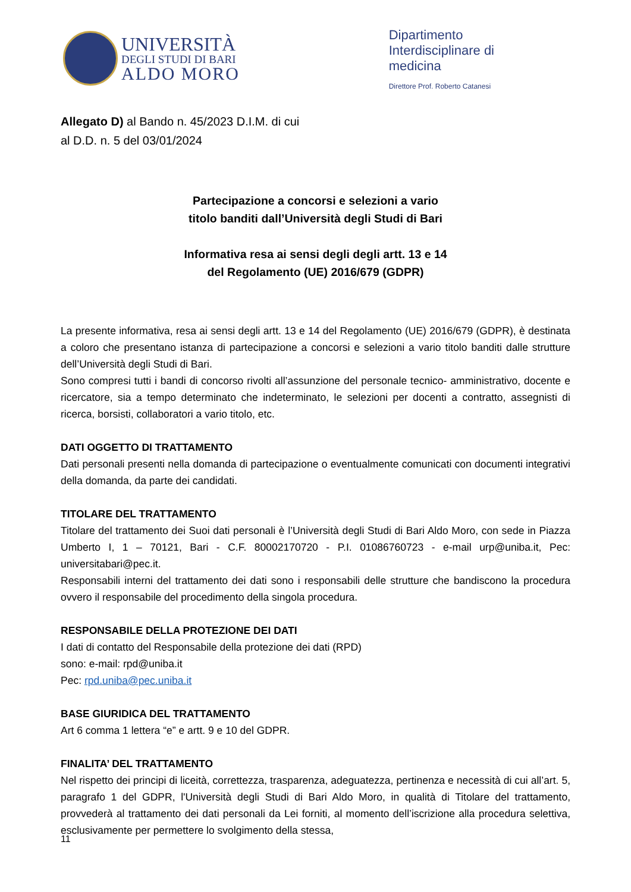UNIVERSITÀ
DEGLI STUDI DI BARI
ALDO MORO
Dipartimento
Interdisciplinare di
medicina
Direttore Prof. Roberto Catanesi
Allegato D) al Bando n. 45/2023 D.I.M. di cui
al D.D. n. 5 del 03/01/2024
Partecipazione a concorsi e selezioni a vario
titolo banditi dall’Università degli Studi di Bari
Informativa resa ai sensi degli degli artt. 13 e 14
del Regolamento (UE) 2016/679 (GDPR)
La presente informativa, resa ai sensi degli artt. 13 e 14 del Regolamento (UE) 2016/679 (GDPR), è destinata a coloro che presentano istanza di partecipazione a concorsi e selezioni a vario titolo banditi dalle strutture dell’Università degli Studi di Bari.
Sono compresi tutti i bandi di concorso rivolti all’assunzione del personale tecnico- amministrativo, docente e ricercatore, sia a tempo determinato che indeterminato, le selezioni per docenti a contratto, assegnisti di ricerca, borsisti, collaboratori a vario titolo, etc.
DATI OGGETTO DI TRATTAMENTO
Dati personali presenti nella domanda di partecipazione o eventualmente comunicati con documenti integrativi della domanda, da parte dei candidati.
TITOLARE DEL TRATTAMENTO
Titolare del trattamento dei Suoi dati personali è l’Università degli Studi di Bari Aldo Moro, con sede in Piazza Umberto I, 1 – 70121, Bari - C.F. 80002170720 - P.I. 01086760723 - e-mail urp@uniba.it, Pec: universitabari@pec.it.
Responsabili interni del trattamento dei dati sono i responsabili delle strutture che bandiscono la procedura ovvero il responsabile del procedimento della singola procedura.
RESPONSABILE DELLA PROTEZIONE DEI DATI
I dati di contatto del Responsabile della protezione dei dati (RPD)
sono: e-mail: rpd@uniba.it
Pec: rpd.uniba@pec.uniba.it
BASE GIURIDICA DEL TRATTAMENTO
Art 6 comma 1 lettera “e” e artt. 9 e 10 del GDPR.
FINALITA’ DEL TRATTAMENTO
Nel rispetto dei principi di liceità, correttezza, trasparenza, adeguatezza, pertinenza e necessità di cui all’art. 5, paragrafo 1 del GDPR, l'Università degli Studi di Bari Aldo Moro, in qualità di Titolare del trattamento, provvederà al trattamento dei dati personali da Lei forniti, al momento dell’iscrizione alla procedura selettiva, esclusivamente per permettere lo svolgimento della stessa,
11